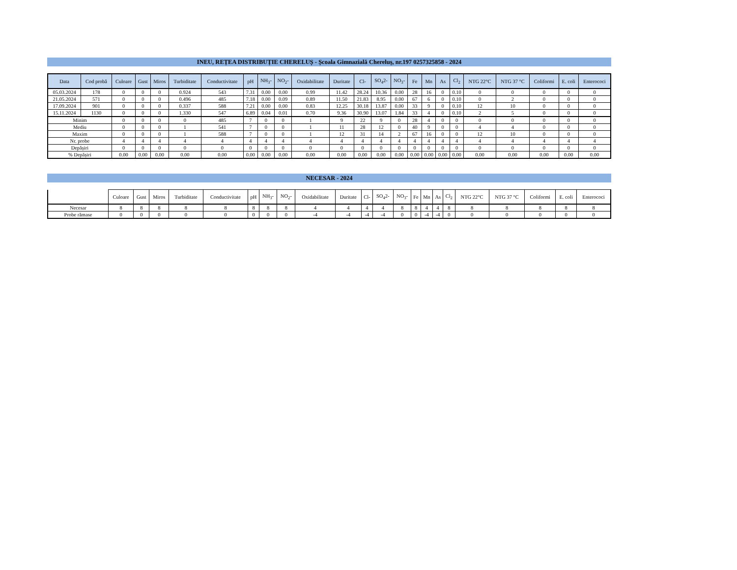INEU, REȚEA DISTRIBUȚIE CHERELUȘ - Școala Gimnazială Chereluș, nr.197 0257325858 - 2024
| Data | Cod probă | Culoare | Gust | Miros | Turbiditate | Conductivitate | pH | NH<sub>3</sub>- | NO<sub>2</sub>- | Oxidabilitate | Duritate | Cl- | SO<sub>4</sub>2- | NO<sub>3</sub>- | Fe | Mn | As | Cl<sub>2</sub> | NTG 22°C | NTG 37 °C | Coliformi | E. coli | Enterococi |
| --- | --- | --- | --- | --- | --- | --- | --- | --- | --- | --- | --- | --- | --- | --- | --- | --- | --- | --- | --- | --- | --- | --- | --- |
| 05.03.2024 | 178 | 0 | 0 | 0 | 0.924 | 543 | 7.31 | 0.00 | 0.00 | 0.99 | 11.42 | 28.24 | 10.36 | 0.00 | 28 | 16 | 0 | 0.10 | 0 | 0 | 0 | 0 | 0 |
| 21.05.2024 | 571 | 0 | 0 | 0 | 0.496 | 485 | 7.18 | 0.00 | 0.09 | 0.89 | 11.50 | 21.83 | 8.95 | 0.00 | 67 | 6 | 0 | 0.10 | 0 | 2 | 0 | 0 | 0 |
| 17.09.2024 | 901 | 0 | 0 | 0 | 0.337 | 588 | 7.21 | 0.00 | 0.00 | 0.83 | 12.25 | 30.18 | 13.87 | 0.00 | 33 | 9 | 0 | 0.10 | 12 | 10 | 0 | 0 | 0 |
| 15.11.2024 | 1130 | 0 | 0 | 0 | 1.330 | 547 | 6.89 | 0.04 | 0.01 | 0.70 | 9.36 | 30.90 | 13.07 | 1.84 | 33 | 4 | 0 | 0.10 | 2 | 5 | 0 | 0 | 0 |
| Minim | | 0 | 0 | 0 | 0 | 485 | 7 | 0 | 0 | 1 | 9 | 22 | 9 | 0 | 28 | 4 | 0 | 0 | 0 | 0 | 0 | 0 | 0 |
| Mediu | | 0 | 0 | 0 | 1 | 541 | 7 | 0 | 0 | 1 | 11 | 28 | 12 | 0 | 40 | 9 | 0 | 0 | 4 | 4 | 0 | 0 | 0 |
| Maxim | | 0 | 0 | 0 | 1 | 588 | 7 | 0 | 0 | 1 | 12 | 31 | 14 | 2 | 67 | 16 | 0 | 0 | 12 | 10 | 0 | 0 | 0 |
| Nr. probe | | 4 | 4 | 4 | 4 | 4 | 4 | 4 | 4 | 4 | 4 | 4 | 4 | 4 | 4 | 4 | 4 | 4 | 4 | 4 | 4 | 4 | 4 |
| Depășiri | | 0 | 0 | 0 | 0 | 0 | 0 | 0 | 0 | 0 | 0 | 0 | 0 | 0 | 0 | 0 | 0 | 0 | 0 | 0 | 0 | 0 | 0 |
| % Depășiri | | 0.00 | 0.00 | 0.00 | 0.00 | 0.00 | 0.00 | 0.00 | 0.00 | 0.00 | 0.00 | 0.00 | 0.00 | 0.00 | 0.00 | 0.00 | 0.00 | 0.00 | 0.00 | 0.00 | 0.00 | 0.00 | 0.00 |
NECESAR - 2024
| | Culoare | Gust | Miros | Turbiditate | Conductivitate | pH | NH<sub>3</sub>- | NO<sub>2</sub>- | Oxidabilitate | Duritate | Cl- | SO<sub>4</sub>2- | NO<sub>3</sub>- | Fe | Mn | As | Cl<sub>2</sub> | NTG 22°C | NTG 37 °C | Coliformi | E. coli | Enterococi |
| --- | --- | --- | --- | --- | --- | --- | --- | --- | --- | --- | --- | --- | --- | --- | --- | --- | --- | --- | --- | --- | --- | --- |
| Necesar | 8 | 8 | 8 | 8 | 8 | 8 | 8 | 8 | 4 | 4 | 4 | 4 | 8 | 8 | 4 | 4 | 8 | 8 | 8 | 8 | 8 | 8 |
| Probe rămase | 0 | 0 | 0 | 0 | 0 | 0 | 0 | 0 | -4 | -4 | -4 | -4 | 0 | 0 | -4 | -4 | 0 | 0 | 0 | 0 | 0 | 0 |